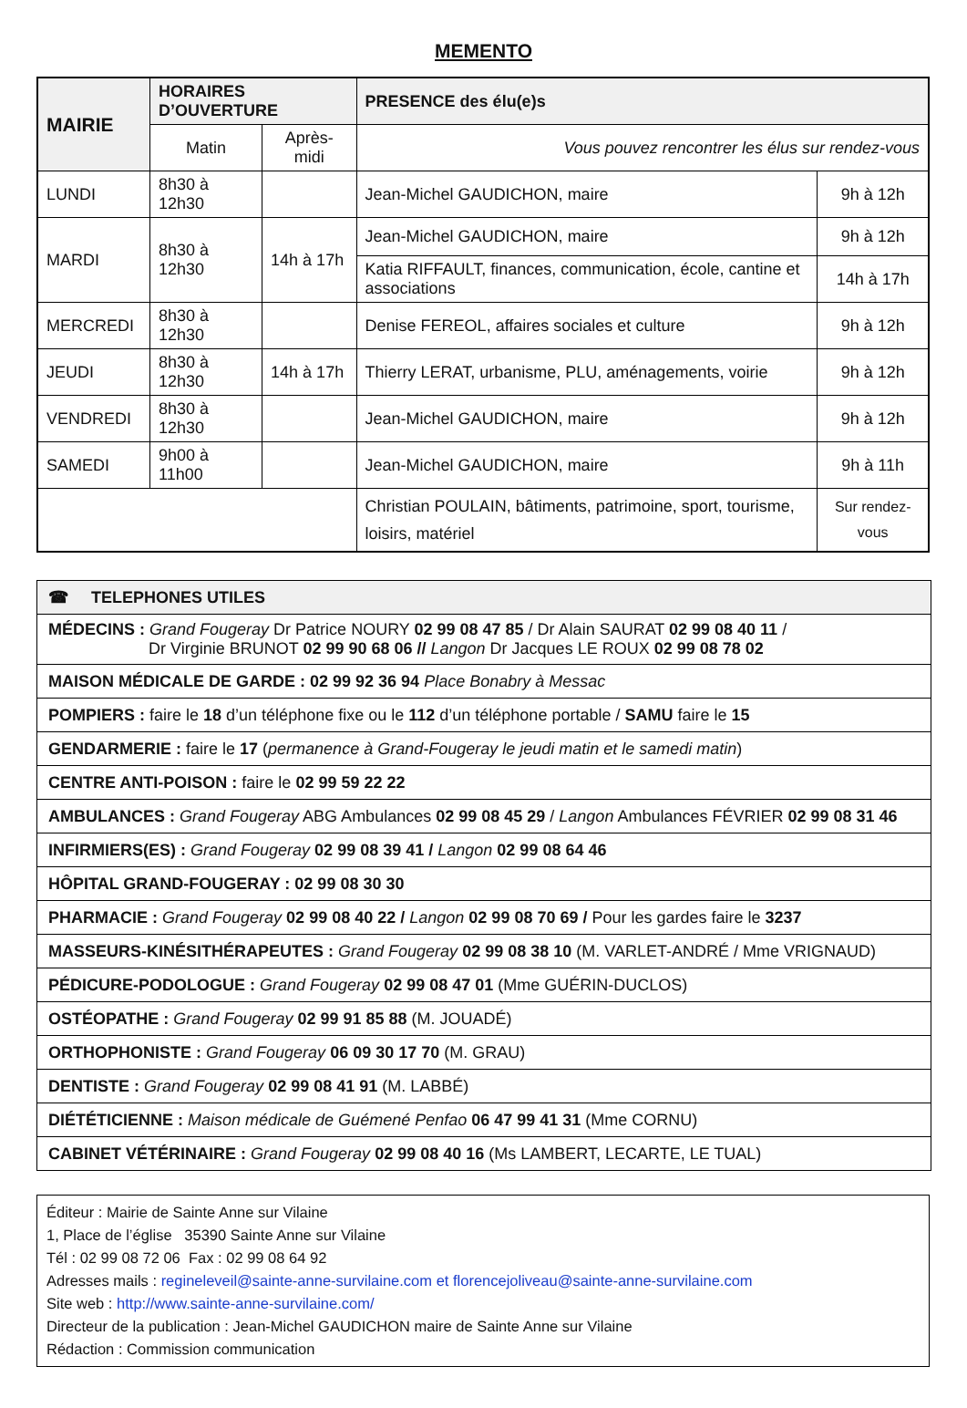MEMENTO
| MAIRIE | HORAIRES D’OUVERTURE | | PRESENCE des élu(e)s | |
| --- | --- | --- | --- | --- |
| | Matin | Après-midi | Vous pouvez rencontrer les élus sur rendez-vous | |
| LUNDI | 8h30 à 12h30 | | Jean-Michel GAUDICHON, maire | 9h à 12h |
| MARDI | 8h30 à 12h30 | 14h à 17h | Jean-Michel GAUDICHON, maire | 9h à 12h |
| | | | Katia RIFFAULT, finances, communication, école, cantine et associations | 14h à 17h |
| MERCREDI | 8h30 à 12h30 | | Denise FEREOL, affaires sociales et culture | 9h à 12h |
| JEUDI | 8h30 à 12h30 | 14h à 17h | Thierry LERAT, urbanisme, PLU, aménagements, voirie | 9h à 12h |
| VENDREDI | 8h30 à 12h30 | | Jean-Michel GAUDICHON, maire | 9h à 12h |
| SAMEDI | 9h00 à 11h00 | | Jean-Michel GAUDICHON, maire | 9h à 11h |
| | | | Christian POULAIN, bâtiments, patrimoine, sport, tourisme, loisirs, matériel | Sur rendez-vous |
| ☎ TELEPHONES UTILES |
| MÉDECINS : Grand Fougeray Dr Patrice NOURY 02 99 08 47 85 / Dr Alain SAURAT 02 99 08 40 11 / Dr Virginie BRUNOT 02 99 90 68 06 // Langon Dr Jacques LE ROUX 02 99 08 78 02 |
| MAISON MÉDICALE DE GARDE : 02 99 92 36 94 Place Bonabry à Messac |
| POMPIERS : faire le 18 d’un téléphone fixe ou le 112 d’un téléphone portable / SAMU faire le 15 |
| GENDARMERIE : faire le 17 ( permanence à Grand-Fougeray le jeudi matin et le samedi matin ) |
| CENTRE ANTI-POISON : faire le 02 99 59 22 22 |
| AMBULANCES : Grand Fougeray ABG Ambulances 02 99 08 45 29 / Langon Ambulances FÉVRIER 02 99 08 31 46 |
| INFIRMIERS(ES) : Grand Fougeray 02 99 08 39 41 / Langon 02 99 08 64 46 |
| HÔPITAL GRAND-FOUGERAY : 02 99 08 30 30 |
| PHARMACIE : Grand Fougeray 02 99 08 40 22 / Langon 02 99 08 70 69 / Pour les gardes faire le 3237 |
| MASSEURS-KINÉSITHÉRAPEUTES : Grand Fougeray 02 99 08 38 10 (M. VARLET-ANDRÉ / Mme VRIGNAUD) |
| PÉDICURE-PODOLOGUE : Grand Fougeray 02 99 08 47 01 (Mme GUÉRIN-DUCLOS) |
| OSTÉOPATHE : Grand Fougeray 02 99 91 85 88 (M. JOUADÉ) |
| ORTHOPHONISTE : Grand Fougeray 06 09 30 17 70 (M. GRAU) |
| DENTISTE : Grand Fougeray 02 99 08 41 91 (M. LABBÉ) |
| DIÉTÉTICIENNE : Maison médicale de Guémené Penfao 06 47 99 41 31 (Mme CORNU) |
| CABINET VÉTÉRINAIRE : Grand Fougeray 02 99 08 40 16 (Ms LAMBERT, LECARTE, LE TUAL) |
Éditeur : Mairie de Sainte Anne sur Vilaine
1, Place de l’église 35390 Sainte Anne sur Vilaine
Tél : 02 99 08 72 06 Fax : 02 99 08 64 92
Adresses mails : regineleveil@sainte-anne-survilaine.com et florencejoliveau@sainte-anne-survilaine.com
Site web : http://www.sainte-anne-survilaine.com/
Directeur de la publication : Jean-Michel GAUDICHON maire de Sainte Anne sur Vilaine
Rédaction : Commission communication